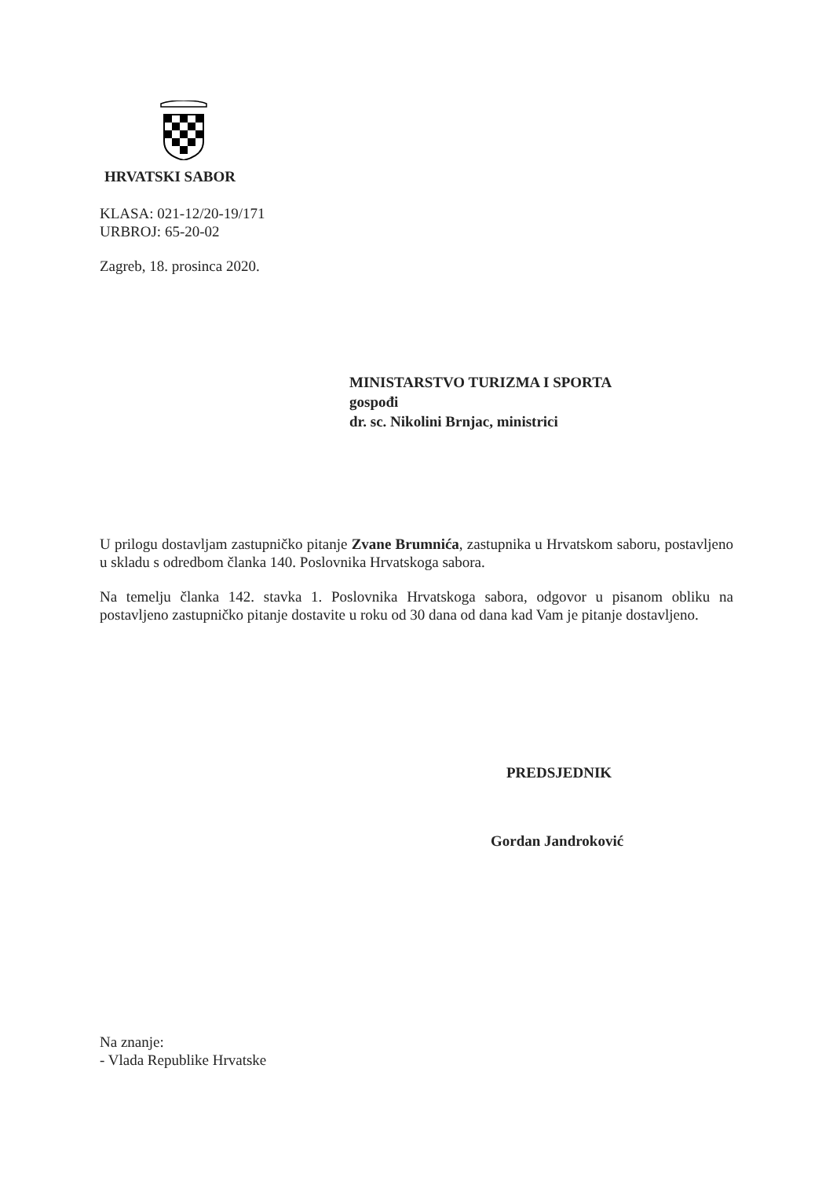HRVATSKI SABOR
KLASA: 021-12/20-19/171
URBROJ: 65-20-02
Zagreb, 18. prosinca 2020.
MINISTARSTVO TURIZMA I SPORTA
gospođi
dr. sc. Nikolini Brnjac, ministrici
U prilogu dostavljam zastupničko pitanje Zvane Brumnića, zastupnika u Hrvatskom saboru, postavljeno u skladu s odredbom članka 140. Poslovnika Hrvatskoga sabora.
Na temelju članka 142. stavka 1. Poslovnika Hrvatskoga sabora, odgovor u pisanom obliku na postavljeno zastupničko pitanje dostavite u roku od 30 dana od dana kad Vam je pitanje dostavljeno.
PREDSJEDNIK
Gordan Jandroković
Na znanje:
- Vlada Republike Hrvatske